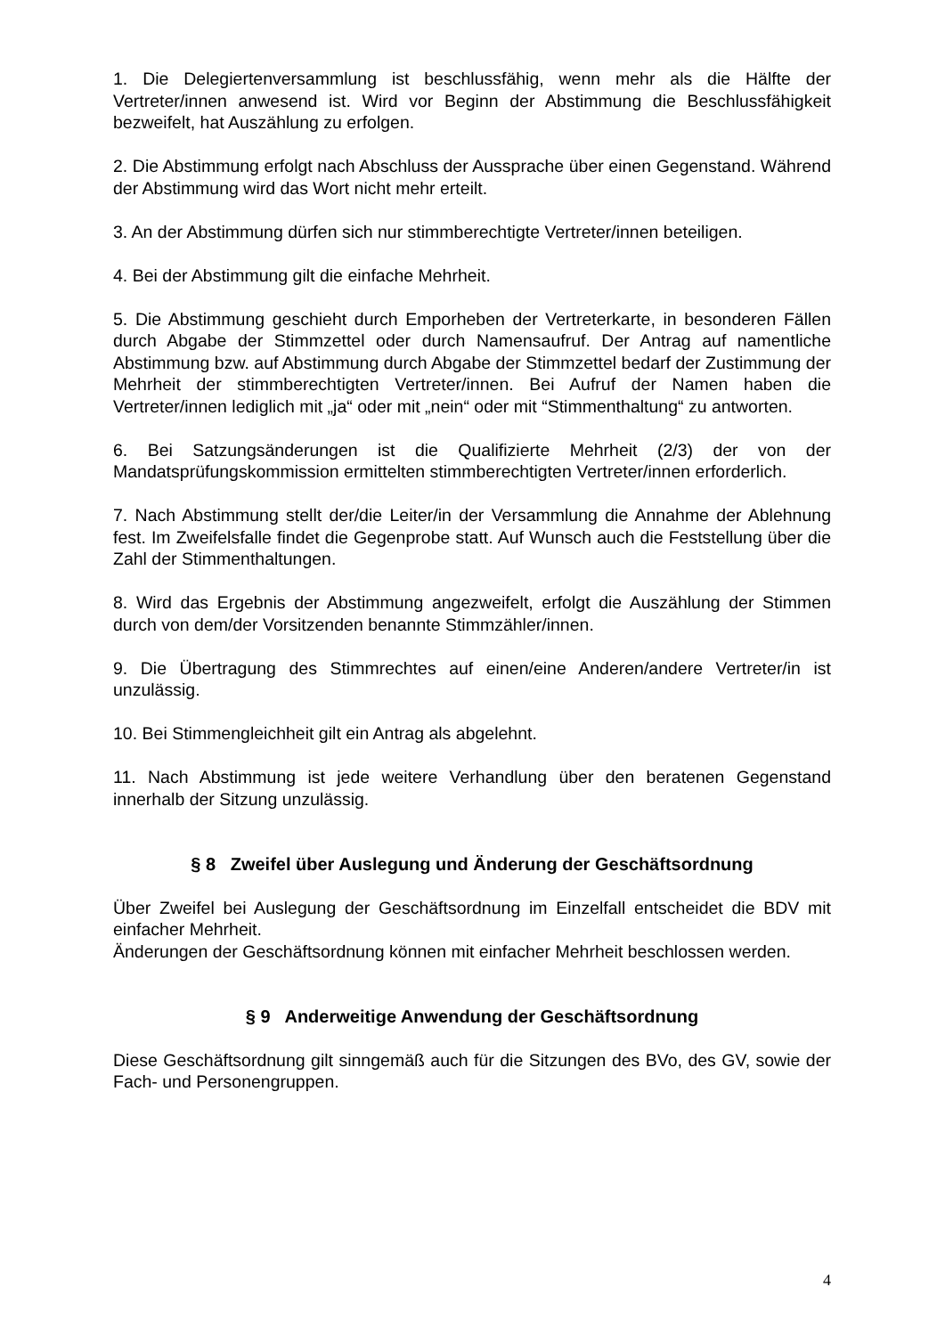1. Die Delegiertenversammlung ist beschlussfähig, wenn mehr als die Hälfte der Vertreter/innen anwesend ist. Wird vor Beginn der Abstimmung die Beschlussfähigkeit bezweifelt, hat Auszählung zu erfolgen.
2. Die Abstimmung erfolgt nach Abschluss der Aussprache über einen Gegenstand. Während der Abstimmung wird das Wort nicht mehr erteilt.
3. An der Abstimmung dürfen sich nur stimmberechtigte Vertreter/innen beteiligen.
4. Bei der Abstimmung gilt die einfache Mehrheit.
5. Die Abstimmung geschieht durch Emporheben der Vertreterkarte, in besonderen Fällen durch Abgabe der Stimmzettel oder durch Namensaufruf. Der Antrag auf namentliche Abstimmung bzw. auf Abstimmung durch Abgabe der Stimmzettel bedarf der Zustimmung der Mehrheit der stimmberechtigten Vertreter/innen. Bei Aufruf der Namen haben die Vertreter/innen lediglich mit „ja“ oder mit „nein“ oder mit “Stimmenthaltung“ zu antworten.
6. Bei Satzungsänderungen ist die Qualifizierte Mehrheit (2/3) der von der Mandatsprüfungskommission ermittelten stimmberechtigten Vertreter/innen erforderlich.
7. Nach Abstimmung stellt der/die Leiter/in der Versammlung die Annahme der Ablehnung fest. Im Zweifelsfalle findet die Gegenprobe statt. Auf Wunsch auch die Feststellung über die Zahl der Stimmenthaltungen.
8. Wird das Ergebnis der Abstimmung angezweifelt, erfolgt die Auszählung der Stimmen durch von dem/der Vorsitzenden benannte Stimmzähler/innen.
9. Die Übertragung des Stimmrechtes auf einen/eine Anderen/andere Vertreter/in ist unzulässig.
10. Bei Stimmengleichheit gilt ein Antrag als abgelehnt.
11. Nach Abstimmung ist jede weitere Verhandlung über den beratenen Gegenstand innerhalb der Sitzung unzulässig.
§ 8 Zweifel über Auslegung und Änderung der Geschäftsordnung
Über Zweifel bei Auslegung der Geschäftsordnung im Einzelfall entscheidet die BDV mit einfacher Mehrheit.
Änderungen der Geschäftsordnung können mit einfacher Mehrheit beschlossen werden.
§ 9 Anderweitige Anwendung der Geschäftsordnung
Diese Geschäftsordnung gilt sinngemäß auch für die Sitzungen des BVo, des GV, sowie der Fach- und Personengruppen.
4